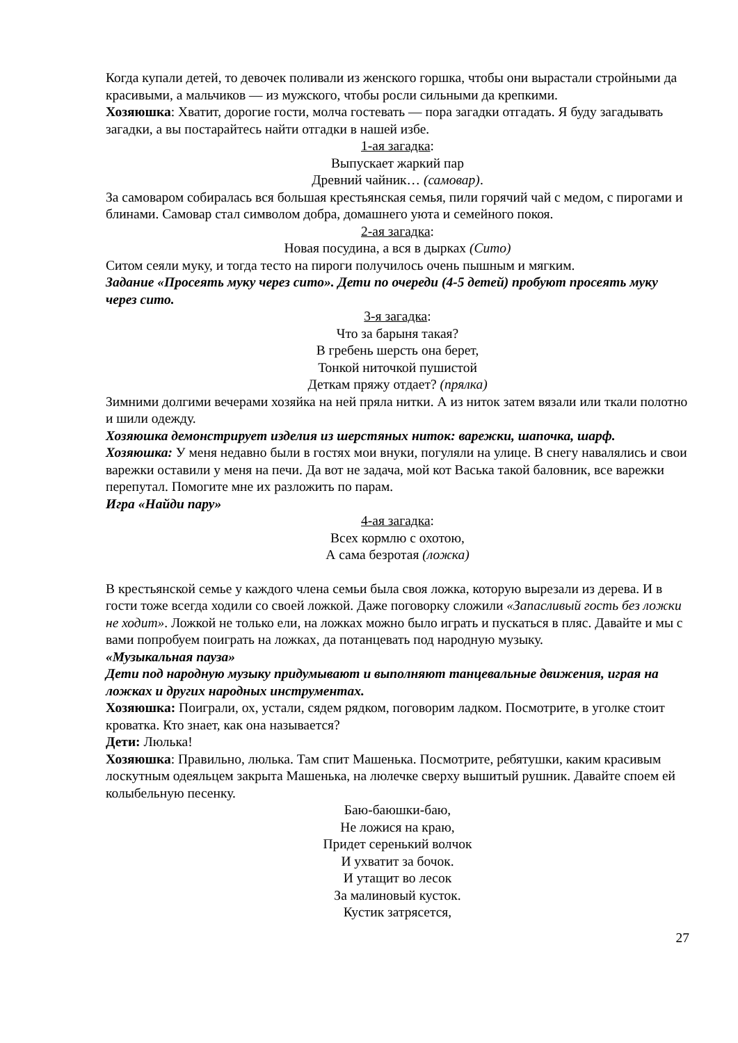Когда купали детей, то девочек поливали из женского горшка, чтобы они вырастали стройными да красивыми, а мальчиков — из мужского, чтобы росли сильными да крепкими.
Хозяюшка: Хватит, дорогие гости, молча гостевать — пора загадки отгадать. Я буду загадывать загадки, а вы постарайтесь найти отгадки в нашей избе.
1-ая загадка:
Выпускает жаркий пар
Древний чайник… (самовар).
За самоваром собиралась вся большая крестьянская семья, пили горячий чай с медом, с пирогами и блинами. Самовар стал символом добра, домашнего уюта и семейного покоя.
2-ая загадка:
Новая посудина, а вся в дырках (Сито)
Ситом сеяли муку, и тогда тесто на пироги получилось очень пышным и мягким.
Задание «Просеять муку через сито». Дети по очереди (4-5 детей) пробуют просеять муку через сито.
3-я загадка:
Что за барыня такая?
В гребень шерсть она берет,
Тонкой ниточкой пушистой
Деткам пряжу отдает? (прялка)
Зимними долгими вечерами хозяйка на ней пряла нитки. А из ниток затем вязали или ткали полотно и шили одежду.
Хозяюшка демонстрирует изделия из шерстяных ниток: варежки, шапочка, шарф.
Хозяюшка: У меня недавно были в гостях мои внуки, погуляли на улице. В снегу навалялись и свои варежки оставили у меня на печи. Да вот не задача, мой кот Васька такой баловник, все варежки перепутал. Помогите мне их разложить по парам.
Игра «Найди пару»
4-ая загадка:
Всех кормлю с охотою,
А сама безротая (ложка)
В крестьянской семье у каждого члена семьи была своя ложка, которую вырезали из дерева. И в гости тоже всегда ходили со своей ложкой. Даже поговорку сложили «Запасливый гость без ложки не ходит». Ложкой не только ели, на ложках можно было играть и пускаться в пляс. Давайте и мы с вами попробуем поиграть на ложках, да потанцевать под народную музыку.
«Музыкальная пауза»
Дети под народную музыку придумывают и выполняют танцевальные движения, играя на ложках и других народных инструментах.
Хозяюшка: Поиграли, ох, устали, сядем рядком, поговорим ладком. Посмотрите, в уголке стоит кроватка. Кто знает, как она называется?
Дети: Люлька!
Хозяюшка: Правильно, люлька. Там спит Машенька. Посмотрите, ребятушки, каким красивым лоскутным одеяльцем закрыта Машенька, на люлечке сверху вышитый рушник. Давайте споем ей колыбельную песенку.
Баю-баюшки-баю,
Не ложися на краю,
Придет серенький волчок
И ухватит за бочок.
И утащит во лесок
За малиновый кусток.
Кустик затрясется,
27